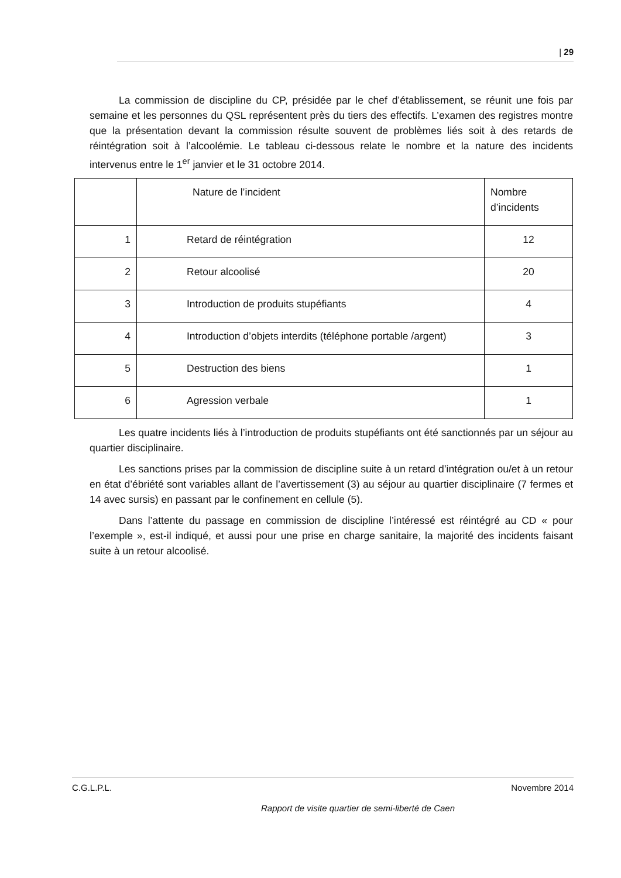| 29
La commission de discipline du CP, présidée par le chef d’établissement, se réunit une fois par semaine et les personnes du QSL représentent près du tiers des effectifs. L’examen des registres montre que la présentation devant la commission résulte souvent de problèmes liés soit à des retards de réintégration soit à l’alcoolémie. Le tableau ci-dessous relate le nombre et la nature des incidents intervenus entre le 1<sup>er</sup> janvier et le 31 octobre 2014.
| | Nature de l’incident | Nombre d’incidents |
| 1 | Retard de réintégration | 12 |
| 2 | Retour alcoolisé | 20 |
| 3 | Introduction de produits stupéfiants | 4 |
| 4 | Introduction d’objets interdits (téléphone portable /argent) | 3 |
| 5 | Destruction des biens | 1 |
| 6 | Agression verbale | 1 |
Les quatre incidents liés à l’introduction de produits stupéfiants ont été sanctionnés par un séjour au quartier disciplinaire.
Les sanctions prises par la commission de discipline suite à un retard d’intégration ou/et à un retour en état d’ébriété sont variables allant de l’avertissement (3) au séjour au quartier disciplinaire (7 fermes et 14 avec sursis) en passant par le confinement en cellule (5).
Dans l’attente du passage en commission de discipline l’intéressé est réintégré au CD « pour l’exemple », est-il indiqué, et aussi pour une prise en charge sanitaire, la majorité des incidents faisant suite à un retour alcoolisé.
C.G.L.P.L. Novembre 2014
Rapport de visite quartier de semi-liberté de Caen